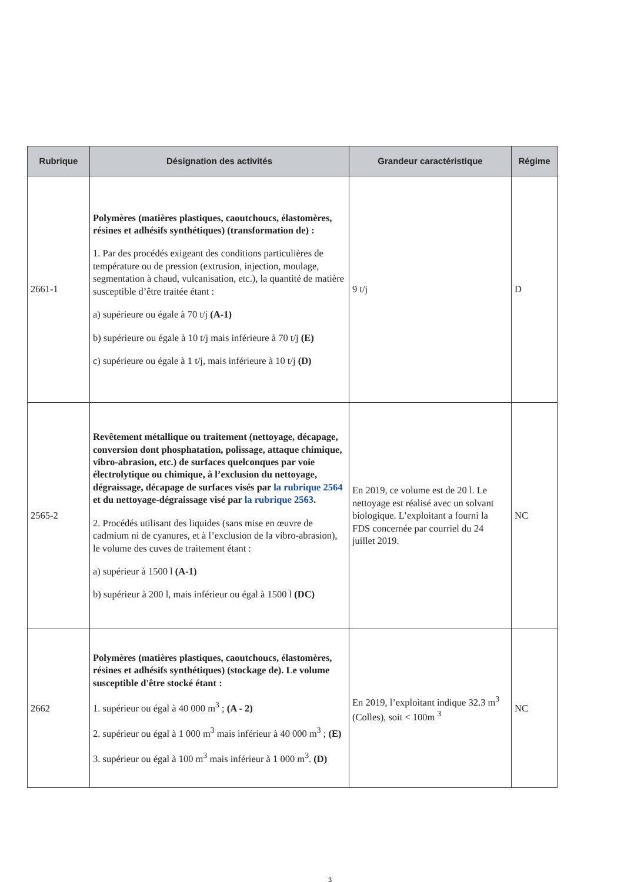| Rubrique | Désignation des activités | Grandeur caractéristique | Régime |
| --- | --- | --- | --- |
| 2661-1 | Polymères (matières plastiques, caoutchoucs, élastomères, résines et adhésifs synthétiques) (transformation de) : 1. Par des procédés exigeant des conditions particulières de température ou de pression (extrusion, injection, moulage, segmentation à chaud, vulcanisation, etc.), la quantité de matière susceptible d’être traitée étant : a) supérieure ou égale à 70 t/j (A-1) b) supérieure ou égale à 10 t/j mais inférieure à 70 t/j (E) c) supérieure ou égale à 1 t/j, mais inférieure à 10 t/j (D) | 9 t/j | D |
| 2565-2 | Revêtement métallique ou traitement (nettoyage, décapage, conversion dont phosphatation, polissage, attaque chimique, vibro-abrasion, etc.) de surfaces quelconques par voie électrolytique ou chimique, à l’exclusion du nettoyage, dégraissage, décapage de surfaces visés par la rubrique 2564 et du nettoyage-dégraissage visé par la rubrique 2563 . 2. Procédés utilisant des liquides (sans mise en œuvre de cadmium ni de cyanures, et à l’exclusion de la vibro-abrasion), le volume des cuves de traitement étant : a) supérieur à 1500 l (A-1) b) supérieur à 200 l, mais inférieur ou égal à 1500 l (DC) | En 2019, ce volume est de 20 l. Le nettoyage est réalisé avec un solvant biologique. L’exploitant a fourni la FDS concernée par courriel du 24 juillet 2019. | NC |
| 2662 | Polymères (matières plastiques, caoutchoucs, élastomères, résines et adhésifs synthétiques) (stockage de). Le volume susceptible d'être stocké étant : 1. supérieur ou égal à 40 000 m<sup>3</sup> ; (A - 2) 2. supérieur ou égal à 1 000 m<sup>3</sup> mais inférieur à 40 000 m<sup>3</sup> ; (E) 3. supérieur ou égal à 100 m<sup>3</sup> mais inférieur à 1 000 m<sup>3</sup>. (D) | En 2019, l’exploitant indique 32.3 m<sup>3</sup> (Colles), soit < 100m <sup>3</sup> | NC |
3